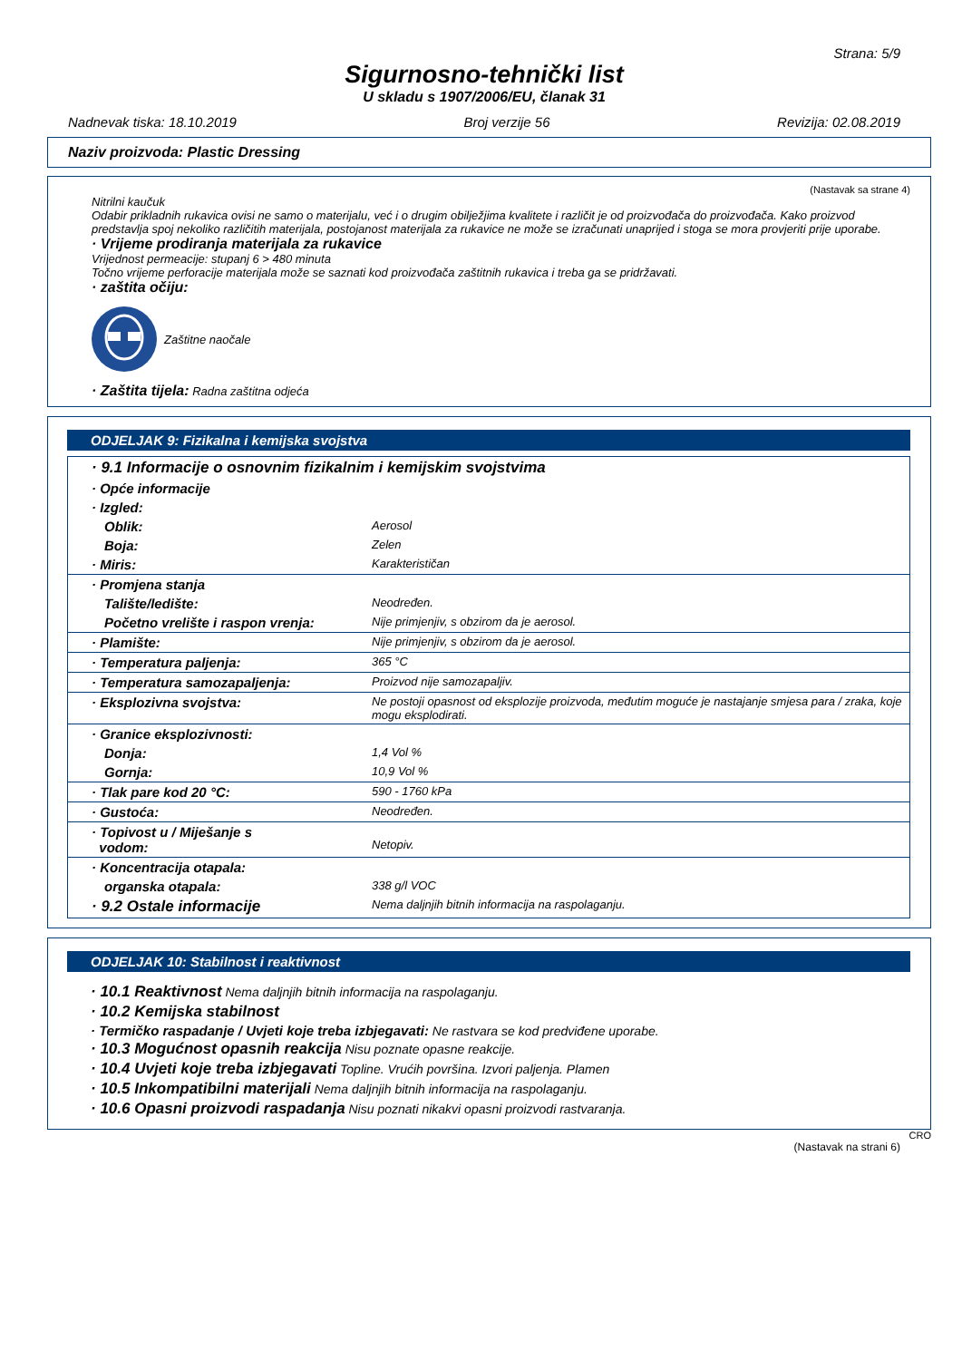Strana: 5/9
Sigurnosno-tehnički list
U skladu s 1907/2006/EU, članak 31
Nadnevak tiska: 18.10.2019 Broj verzije 56 Revizija: 02.08.2019
Naziv proizvoda: Plastic Dressing
(Nastavak sa strane 4)
Nitrilni kaučuk
Odabir prikladnih rukavica ovisi ne samo o materijalu, već i o drugim obilježjima kvalitete i različit je od proizvođača do proizvođača. Kako proizvod predstavlja spoj nekoliko različitih materijala, postojanost materijala za rukavice ne može se izračunati unaprijed i stoga se mora provjeriti prije uporabe.
· Vrijeme prodiranja materijala za rukavice
Vrijednost permeacije: stupanj 6 > 480 minuta
Točno vrijeme perforacije materijala može se saznati kod proizvođača zaštitnih rukavica i treba ga se pridržavati.
· zaštita očiju:
Zaštitne naočale
· Zaštita tijela: Radna zaštitna odjeća
ODJELJAK 9: Fizikalna i kemijska svojstva
| · 9.1 Informacije o osnovnim fizikalnim i kemijskim svojstvima | |
| · Opće informacije | |
| · Izgled: | |
| Oblik: | Aerosol |
| Boja: | Zelen |
| · Miris: | Karakterističan |
| · Promjena stanja | |
| Talište/ledište: | Neodređen. |
| Početno vrelište i raspon vrenja: | Nije primjenjiv, s obzirom da je aerosol. |
| · Plamište: | Nije primjenjiv, s obzirom da je aerosol. |
| · Temperatura paljenja: | 365 °C |
| · Temperatura samozapaljenja: | Proizvod nije samozapaljiv. |
| · Eksplozivna svojstva: | Ne postoji opasnost od eksplozije proizvoda, međutim moguće je nastajanje smjesa para / zraka, koje mogu eksplodirati. |
| · Granice eksplozivnosti: | |
| Donja: | 1,4 Vol % |
| Gornja: | 10,9 Vol % |
| · Tlak pare kod 20 °C: | 590 - 1760 kPa |
| · Gustoća: | Neodređen. |
| · Topivost u / Miješanje s vodom: | Netopiv. |
| · Koncentracija otapala: | |
| organska otapala: | 338 g/l VOC |
| · 9.2 Ostale informacije | Nema daljnjih bitnih informacija na raspolaganju. |
ODJELJAK 10: Stabilnost i reaktivnost
· 10.1 Reaktivnost Nema daljnjih bitnih informacija na raspolaganju.
· 10.2 Kemijska stabilnost
· Termičko raspadanje / Uvjeti koje treba izbjegavati: Ne rastvara se kod predviđene uporabe.
· 10.3 Mogućnost opasnih reakcija Nisu poznate opasne reakcije.
· 10.4 Uvjeti koje treba izbjegavati Topline. Vrućih površina. Izvori paljenja. Plamen
· 10.5 Inkompatibilni materijali Nema daljnjih bitnih informacija na raspolaganju.
· 10.6 Opasni proizvodi raspadanja Nisu poznati nikakvi opasni proizvodi rastvaranja.
CRO
(Nastavak na strani 6)